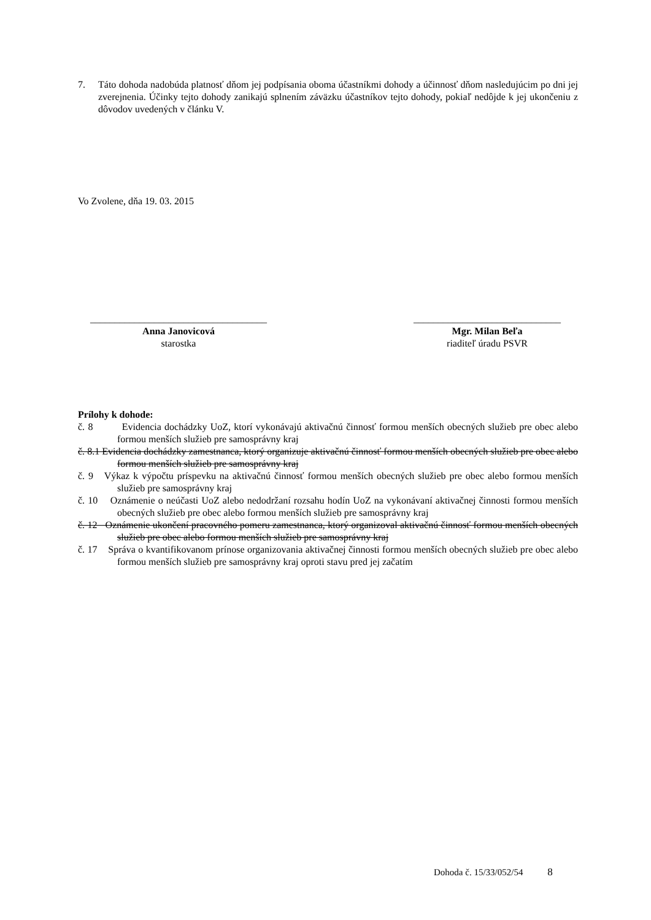7. Táto dohoda nadobúda platnosť dňom jej podpísania oboma účastníkmi dohody a účinnosť dňom nasledujúcim po dni jej zverejnenia. Účinky tejto dohody zanikajú splnením záväzku účastníkov tejto dohody, pokiaľ nedôjde k jej ukončeniu z dôvodov uvedených v článku V.
Vo Zvolene, dňa 19. 03. 2015
____________________________________
Anna Janovicová
starostka
______________________________
Mgr. Milan Beľa
riaditeľ úradu PSVR
Prílohy k dohode:
č. 8 Evidencia dochádzky UoZ, ktorí vykonávajú aktivačnú činnosť formou menších obecných služieb pre obec alebo formou menších služieb pre samosprávny kraj
č. 8.1 Evidencia dochádzky zamestnanca, ktorý organizuje aktivačnú činnosť formou menších obecných služieb pre obec alebo formou menších služieb pre samosprávny kraj
č. 9 Výkaz k výpočtu príspevku na aktivačnú činnosť formou menších obecných služieb pre obec alebo formou menších služieb pre samosprávny kraj
č. 10 Oznámenie o neúčasti UoZ alebo nedodržaní rozsahu hodín UoZ na vykonávaní aktivačnej činnosti formou menších obecných služieb pre obec alebo formou menších služieb pre samosprávny kraj
č. 12 Oznámenie ukončení pracovného pomeru zamestnanca, ktorý organizoval aktivačnú činnosť formou menších obecných služieb pre obec alebo formou menších služieb pre samosprávny kraj
č. 17 Správa o kvantifikovanom prínose organizovania aktivačnej činnosti formou menších obecných služieb pre obec alebo formou menších služieb pre samosprávny kraj oproti stavu pred jej začatím
Dohoda č. 15/33/052/54 8